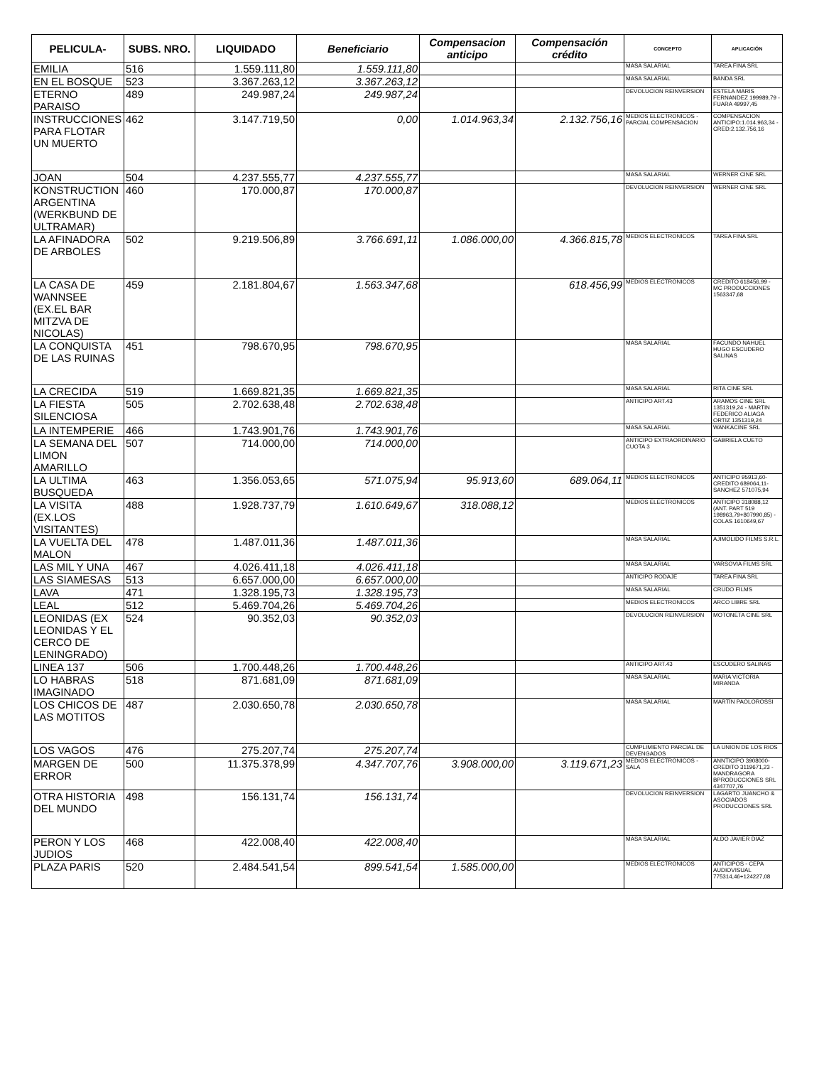| PELICULA- | SUBS. NRO. | LIQUIDADO | Beneficiario | Compensacion anticipo | Compensación crédito | CONCEPTO | APLICACIÓN |
| --- | --- | --- | --- | --- | --- | --- | --- |
| EMILIA | 516 | 1.559.111,80 | 1.559.111,80 | | | MASA SALARIAL | TAREA FINA SRL |
| EN EL BOSQUE | 523 | 3.367.263,12 | 3.367.263,12 | | | MASA SALARIAL | BANDA SRL |
| ETERNO PARAISO | 489 | 249.987,24 | 249.987,24 | | | DEVOLUCION REINVERSION | ESTELA MARIS FERNANDEZ 199989,79 - FUARA 49997,45 |
| INSTRUCCIONES PARA FLOTAR UN MUERTO | 462 | 3.147.719,50 | 0,00 | 1.014.963,34 | 2.132.756,16 | MEDIOS ELECTRONICOS - PARCIAL COMPENSACION | COMPENSACION ANTICIPO:1.014.963,34 - CRED:2.132.756,16 |
| JOAN | 504 | 4.237.555,77 | 4.237.555,77 | | | MASA SALARIAL | WERNER CINE SRL |
| KONSTRUCTION ARGENTINA (WERKBUND DE ULTRAMAR) | 460 | 170.000,87 | 170.000,87 | | | DEVOLUCION REINVERSION | WERNER CINE SRL |
| LA AFINADORA DE ARBOLES | 502 | 9.219.506,89 | 3.766.691,11 | 1.086.000,00 | 4.366.815,78 | MEDIOS ELECTRONICOS | TAREA FINA SRL |
| LA CASA DE WANNSEE (EX.EL BAR MITZVA DE NICOLAS) | 459 | 2.181.804,67 | 1.563.347,68 | | 618.456,99 | MEDIOS ELECTRONICOS | CREDITO 618456,99 - MC PRODUCCIONES 1563347,68 |
| LA CONQUISTA DE LAS RUINAS | 451 | 798.670,95 | 798.670,95 | | | MASA SALARIAL | FACUNDO NAHUEL HUGO ESCUDERO SALINAS |
| LA CRECIDA | 519 | 1.669.821,35 | 1.669.821,35 | | | MASA SALARIAL | RITA CINE SRL |
| LA FIESTA SILENCIOSA | 505 | 2.702.638,48 | 2.702.638,48 | | | ANTICIPO ART.43 | ARAMOS CINE SRL 1351319,24 - MARTIN FEDERICO ALIAGA ORTIZ 1351319,24 |
| LA INTEMPERIE | 466 | 1.743.901,76 | 1.743.901,76 | | | MASA SALARIAL | WANKACINE SRL |
| LA SEMANA DEL LIMON AMARILLO | 507 | 714.000,00 | 714.000,00 | | | ANTICIPO EXTRAORDINARIO CUOTA 3 | GABRIELA CUETO |
| LA ULTIMA BUSQUEDA | 463 | 1.356.053,65 | 571.075,94 | 95.913,60 | 689.064,11 | MEDIOS ELECTRONICOS | ANTICIPO 95913,60- CREDITO 689064,11- SANCHEZ 571075,94 |
| LA VISITA (EX.LOS VISITANTES) | 488 | 1.928.737,79 | 1.610.649,67 | 318.088,12 | | MEDIOS ELECTRONICOS | ANTICIPO 318088,12 (ANT. PART 519 198963,79+807990,85) - COLAS 1610649,67 |
| LA VUELTA DEL MALON | 478 | 1.487.011,36 | 1.487.011,36 | | | MASA SALARIAL | AJIMOLIDO FILMS S.R.L. |
| LAS MIL Y UNA | 467 | 4.026.411,18 | 4.026.411,18 | | | MASA SALARIAL | VARSOVIA FILMS SRL |
| LAS SIAMESAS | 513 | 6.657.000,00 | 6.657.000,00 | | | ANTICIPO RODAJE | TAREA FINA SRL |
| LAVA | 471 | 1.328.195,73 | 1.328.195,73 | | | MASA SALARIAL | CRUDO FILMS |
| LEAL | 512 | 5.469.704,26 | 5.469.704,26 | | | MEDIOS ELECTRONICOS | ARCO LIBRE SRL |
| LEONIDAS (EX LEONIDAS Y EL CERCO DE LENINGRADO) | 524 | 90.352,03 | 90.352,03 | | | DEVOLUCION REINVERSION | MOTONETA CINE SRL |
| LINEA 137 | 506 | 1.700.448,26 | 1.700.448,26 | | | ANTICIPO ART.43 | ESCUDERO SALINAS |
| LO HABRAS IMAGINADO | 518 | 871.681,09 | 871.681,09 | | | MASA SALARIAL | MARIA VICTORIA MIRANDA |
| LOS CHICOS DE LAS MOTITOS | 487 | 2.030.650,78 | 2.030.650,78 | | | MASA SALARIAL | MARTÍN PAOLOROSSI |
| LOS VAGOS | 476 | 275.207,74 | 275.207,74 | | | CUMPLIMIENTO PARCIAL DE DEVENGADOS | LA UNION DE LOS RIOS |
| MARGEN DE ERROR | 500 | 11.375.378,99 | 4.347.707,76 | 3.908.000,00 | 3.119.671,23 | MEDIOS ELECTRONICOS - SALA | ANNTICIPO 3908000- CREDITO 3119671,23 - MANDRAGORA BPRODUCCIONES SRL 4347707,76 |
| OTRA HISTORIA DEL MUNDO | 498 | 156.131,74 | 156.131,74 | | | DEVOLUCION REINVERSION | LAGARTO JUANCHO & ASOCIADOS PRODUCCIONES SRL |
| PERON Y LOS JUDIOS | 468 | 422.008,40 | 422.008,40 | | | MASA SALARIAL | ALDO JAVIER DIAZ |
| PLAZA PARIS | 520 | 2.484.541,54 | 899.541,54 | 1.585.000,00 | | MEDIOS ELECTRONICOS | ANTICIPOS - CEPA AUDIOVISUAL 775314,46+124227,08 |